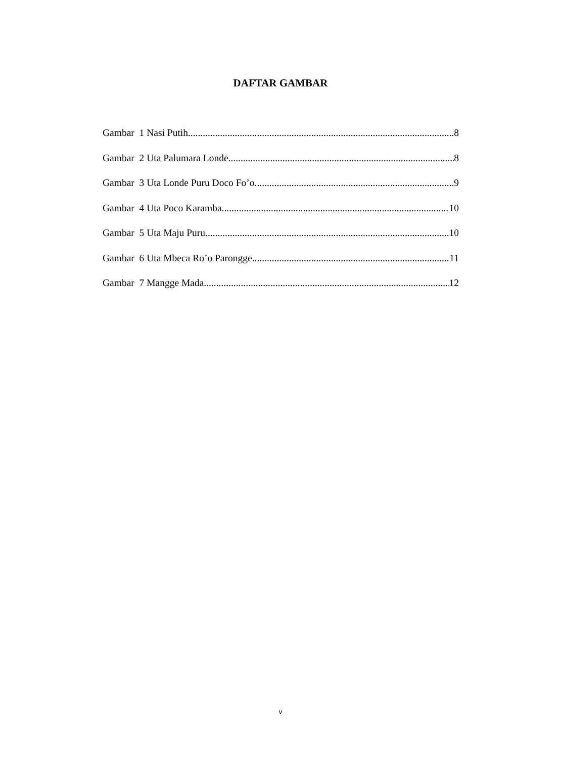DAFTAR GAMBAR
Gambar 1 Nasi Putih 8
Gambar 2 Uta Palumara Londe 8
Gambar 3 Uta Londe Puru Doco Fo’o 9
Gambar 4 Uta Poco Karamba 10
Gambar 5 Uta Maju Puru 10
Gambar 6 Uta Mbeca Ro’o Parongge 11
Gambar 7 Mangge Mada 12
v